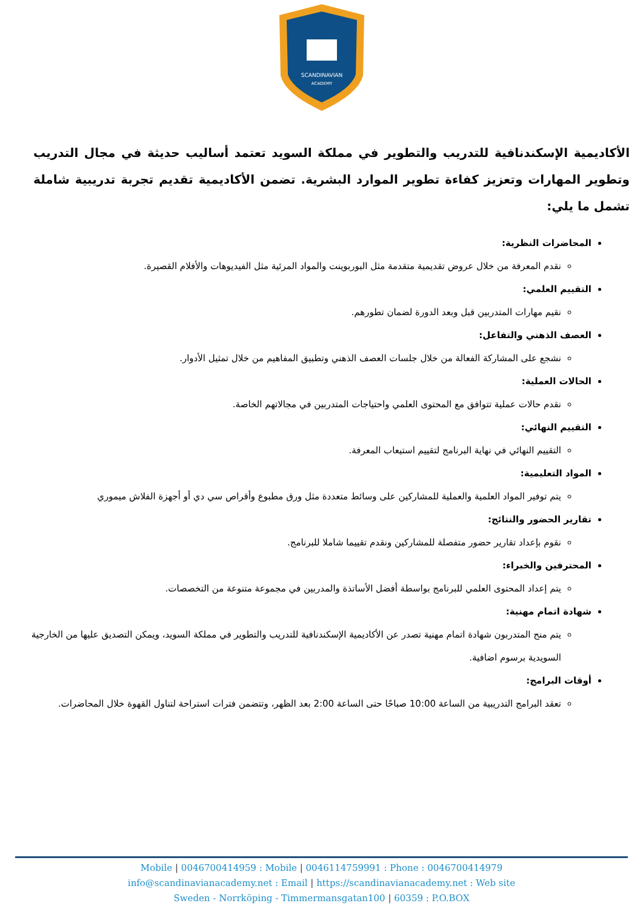SCANDINAVIAN
ACADEMY
الأكاديمية الإسكندنافية للتدريب والتطوير في مملكة السويد تعتمد أساليب حديثة في مجال التدريب وتطوير المهارات وتعزيز كفاءة تطوير الموارد البشرية. تضمن الأكاديمية تقديم تجربة تدريبية شاملة تشمل ما يلي:
المحاضرات النظرية:
نقدم المعرفة من خلال عروض تقديمية متقدمة مثل البوربوينت والمواد المرئية مثل الفيديوهات والأفلام القصيرة.
التقييم العلمي:
نقيم مهارات المتدربين قبل وبعد الدورة لضمان تطورهم.
العصف الذهني والتفاعل:
نشجع على المشاركة الفعالة من خلال جلسات العصف الذهني وتطبيق المفاهيم من خلال تمثيل الأدوار.
الحالات العملية:
نقدم حالات عملية تتوافق مع المحتوى العلمي واحتياجات المتدربين في مجالاتهم الخاصة.
التقييم النهائي:
التقييم النهائي في نهاية البرنامج لتقييم استيعاب المعرفة.
المواد التعليمية:
يتم توفير المواد العلمية والعملية للمشاركين على وسائط متعددة مثل ورق مطبوع وأقراص سي دي أو أجهزة الفلاش ميموري
تقارير الحضور والنتائج:
نقوم بإعداد تقارير حضور متفصلة للمشاركين ونقدم تقييما شاملا للبرنامج.
المحترفين والخبراء:
يتم إعداد المحتوى العلمي للبرنامج بواسطة أفضل الأساتذة والمدربين في مجموعة متنوعة من التخصصات.
شهادة اتمام مهنية:
يتم منح المتدربون شهادة اتمام مهنية تصدر عن الأكاديمية الإسكندنافية للتدريب والتطوير في مملكة السويد، ويمكن التصديق عليها من الخارجية السويدية برسوم اضافية.
أوقات البرامج:
تعقد البرامج التدريبية من الساعة 10:00 صباحًا حتى الساعة 2:00 بعد الظهر، وتتضمن فترات استراحة لتناول القهوة خلال المحاضرات.
Mobile | 0046700414959 : Mobile | 0046114759991 : Phone : 0046700414979
info@scandinavianacademy.net : Email | https://scandinavianacademy.net : Web site
Sweden - Norrköping - Timmermansgatan100 | 60359 : P.O.BOX